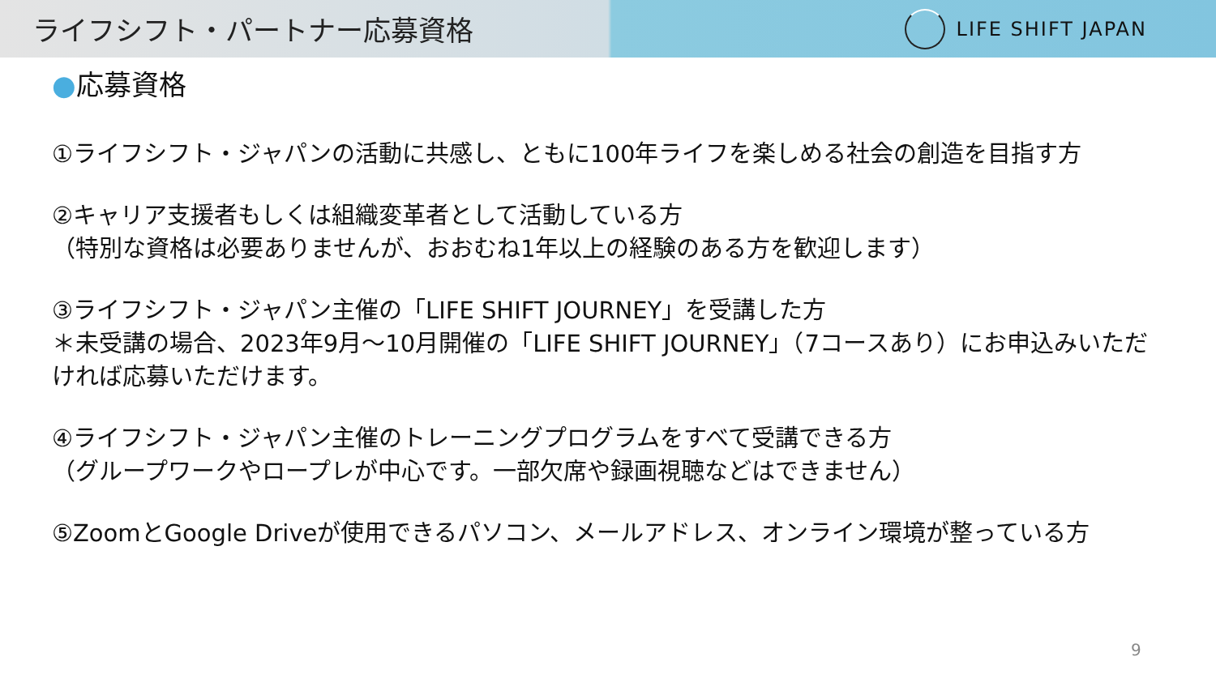ライフシフト・パートナー応募資格
LIFE SHIFT JAPAN
●応募資格
①ライフシフト・ジャパンの活動に共感し、ともに100年ライフを楽しめる社会の創造を目指す方
②キャリア支援者もしくは組織変革者として活動している方
（特別な資格は必要ありませんが、おおむね1年以上の経験のある方を歓迎します）
③ライフシフト・ジャパン主催の「LIFE SHIFT JOURNEY」を受講した方
＊未受講の場合、2023年9月～10月開催の「LIFE SHIFT JOURNEY」（7コースあり）にお申込みいただければ応募いただけます。
④ライフシフト・ジャパン主催のトレーニングプログラムをすべて受講できる方
（グループワークやロープレが中心です。一部欠席や録画視聴などはできません）
⑤ZoomとGoogle Driveが使用できるパソコン、メールアドレス、オンライン環境が整っている方
9